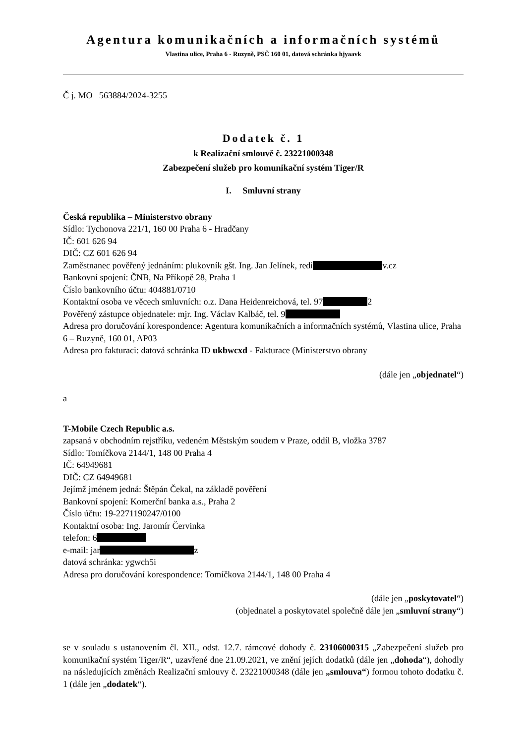Agentura komunikačních a informačních systémů
Vlastina ulice, Praha 6 - Ruzyně, PSČ 160 01, datová schránka hjyaavk
Č j. MO 563884/2024-3255
Dodatek č. 1
k Realizační smlouvě č. 23221000348
Zabezpečení služeb pro komunikační systém Tiger/R
I. Smluvní strany
Česká republika – Ministerstvo obrany
Sídlo: Tychonova 221/1, 160 00 Praha 6 - Hradčany
IČ: 601 626 94
DIČ: CZ 601 626 94
Zaměstnanec pověřený jednáním: plukovník gšt. Ing. Jan Jelínek, redi v.cz
Bankovní spojení: ČNB, Na Příkopě 28, Praha 1
Číslo bankovního účtu: 404881/0710
Kontaktní osoba ve věcech smluvních: o.z. Dana Heidenreichová, tel. 97 2
Pověřený zástupce objednatele: mjr. Ing. Václav Kalbáč, tel. 9
Adresa pro doručování korespondence: Agentura komunikačních a informačních systémů, Vlastina ulice, Praha 6 – Ruzyně, 160 01, AP03
Adresa pro fakturaci: datová schránka ID ukbwcxd - Fakturace (Ministerstvo obrany
(dále jen „objednatel“)
a
T-Mobile Czech Republic a.s.
zapsaná v obchodním rejstříku, vedeném Městským soudem v Praze, oddíl B, vložka 3787
Sídlo: Tomíčkova 2144/1, 148 00 Praha 4
IČ: 64949681
DIČ: CZ 64949681
Jejímž jménem jedná: Štěpán Čekal, na základě pověření
Bankovní spojení: Komerční banka a.s., Praha 2
Číslo účtu: 19-2271190247/0100
Kontaktní osoba: Ing. Jaromír Červinka
telefon: 6
e-mail: jar z
datová schránka: ygwch5i
Adresa pro doručování korespondence: Tomíčkova 2144/1, 148 00 Praha 4
(dále jen „poskytovatel“)
(objednatel a poskytovatel společně dále jen „smluvní strany“)
se v souladu s ustanovením čl. XII., odst. 12.7. rámcové dohody č. 23106000315 „Zabezpečení služeb pro komunikační systém Tiger/R“, uzavřené dne 21.09.2021, ve znění jejích dodatků (dále jen „dohoda“), dohodly na následujících změnách Realizační smlouvy č. 23221000348 (dále jen „smlouva“) formou tohoto dodatku č. 1 (dále jen „dodatek“).